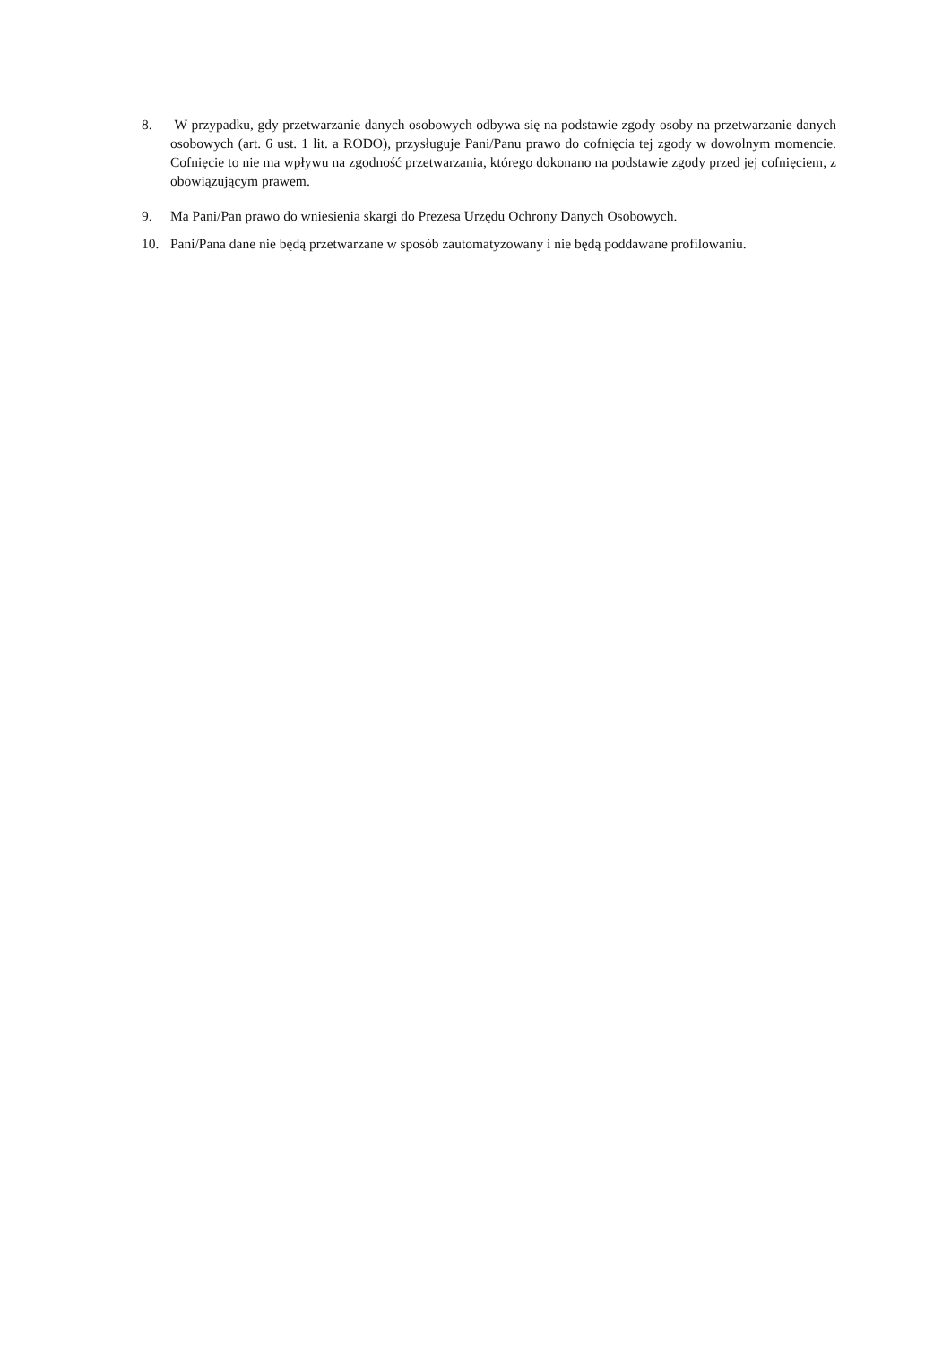8. W przypadku, gdy przetwarzanie danych osobowych odbywa się na podstawie zgody osoby na przetwarzanie danych osobowych (art. 6 ust. 1 lit. a RODO), przysługuje Pani/Panu prawo do cofnięcia tej zgody w dowolnym momencie. Cofnięcie to nie ma wpływu na zgodność przetwarzania, którego dokonano na podstawie zgody przed jej cofnięciem, z obowiązującym prawem.
9. Ma Pani/Pan prawo do wniesienia skargi do Prezesa Urzędu Ochrony Danych Osobowych.
10. Pani/Pana dane nie będą przetwarzane w sposób zautomatyzowany i nie będą poddawane profilowaniu.